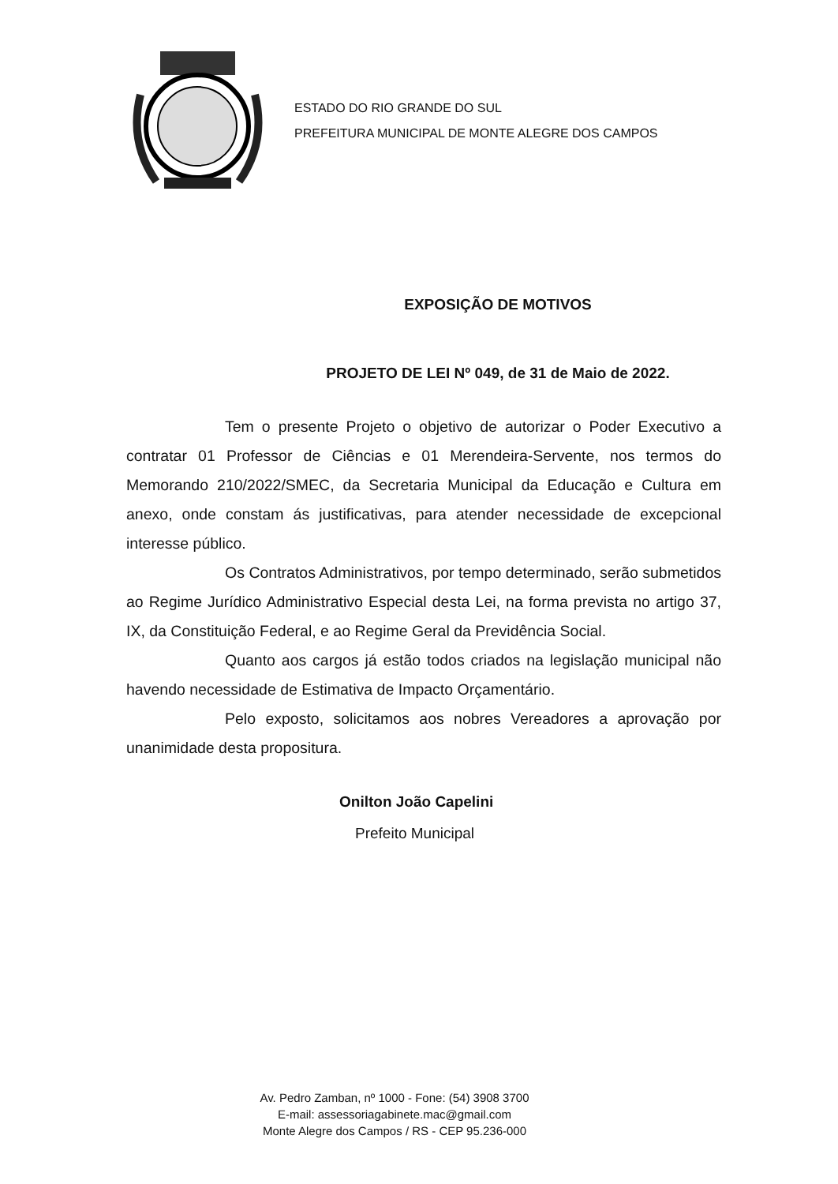ESTADO DO RIO GRANDE DO SUL
PREFEITURA MUNICIPAL DE MONTE ALEGRE DOS CAMPOS
EXPOSIÇÃO DE MOTIVOS
PROJETO DE LEI Nº 049, de 31 de Maio de 2022.
Tem o presente Projeto o objetivo de autorizar o Poder Executivo a contratar 01 Professor de Ciências e 01 Merendeira-Servente, nos termos do Memorando 210/2022/SMEC, da Secretaria Municipal da Educação e Cultura em anexo, onde constam ás justificativas, para atender necessidade de excepcional interesse público.
Os Contratos Administrativos, por tempo determinado, serão submetidos ao Regime Jurídico Administrativo Especial desta Lei, na forma prevista no artigo 37, IX, da Constituição Federal, e ao Regime Geral da Previdência Social.
Quanto aos cargos já estão todos criados na legislação municipal não havendo necessidade de Estimativa de Impacto Orçamentário.
Pelo exposto, solicitamos aos nobres Vereadores a aprovação por unanimidade desta propositura.
Onilton João Capelini
Prefeito Municipal
Av. Pedro Zamban, nº 1000 - Fone: (54) 3908 3700
E-mail: assessoriagabinete.mac@gmail.com
Monte Alegre dos Campos / RS - CEP 95.236-000